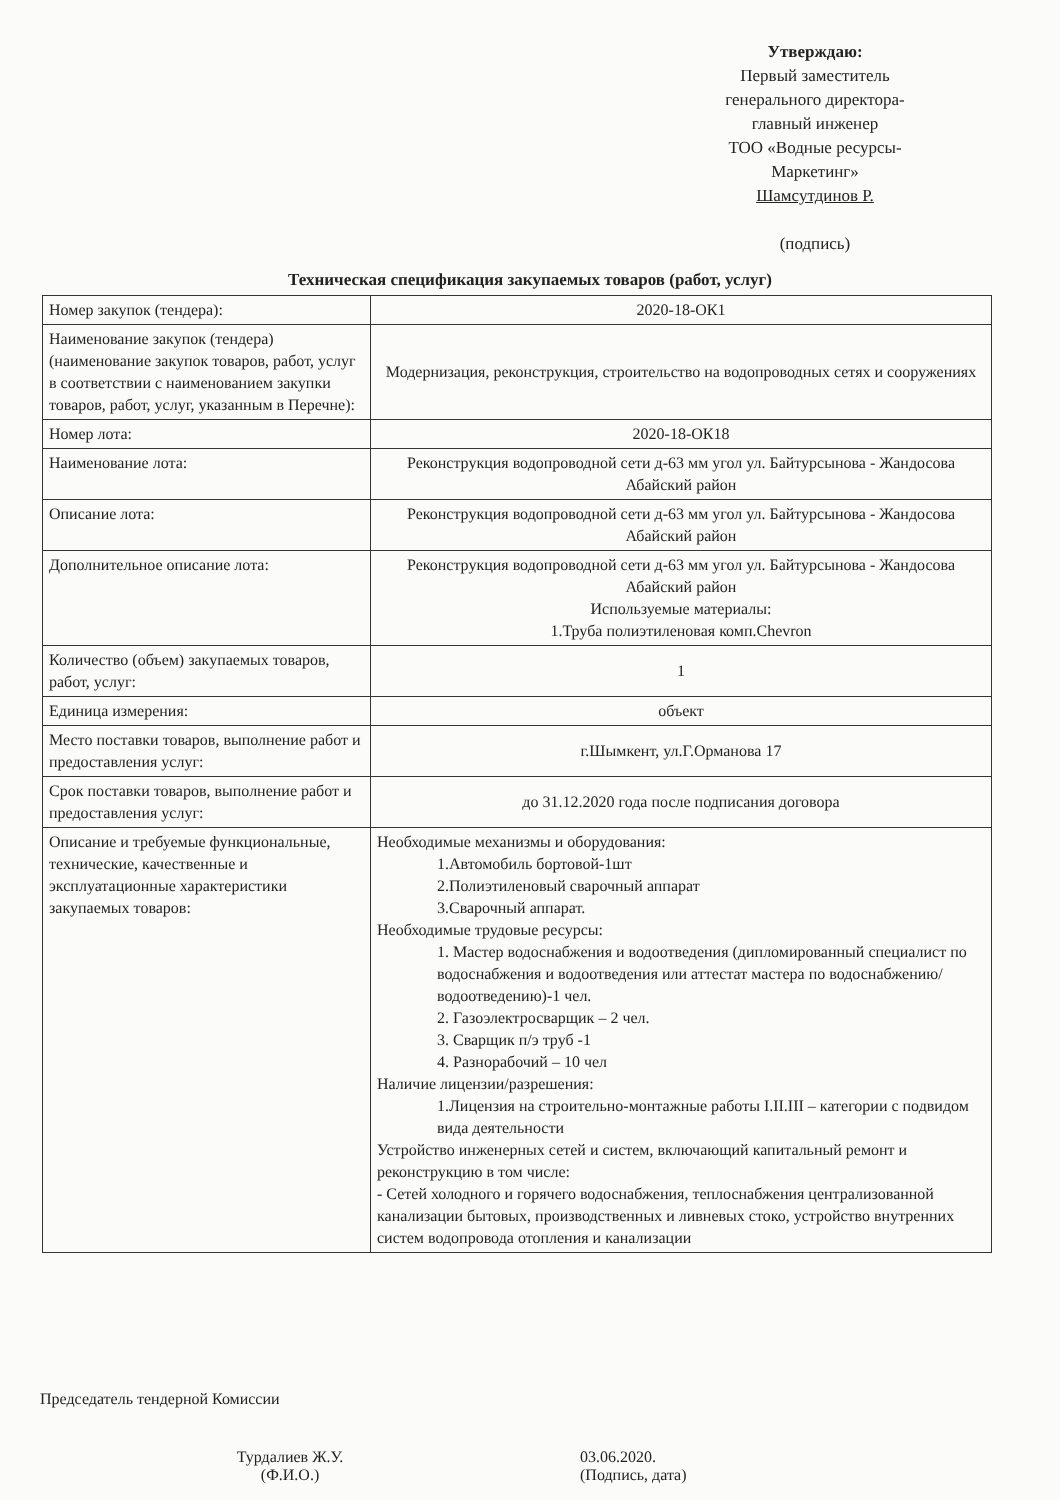Утверждаю:
Первый заместитель
генерального директора-
главный инженер
ТОО «Водные ресурсы-Маркетинг»
Шамсутдинов Р.
(подпись)
Техническая спецификация закупаемых товаров (работ, услуг)
| Номер закупок (тендера): | 2020-18-ОК1 |
| Наименование закупок (тендера) (наименование закупок товаров, работ, услуг в соответствии с наименованием закупки товаров, работ, услуг, указанным в Перечне): | Модернизация, реконструкция, строительство на водопроводных сетях и сооружениях |
| Номер лота: | 2020-18-ОК18 |
| Наименование лота: | Реконструкция водопроводной сети д-63 мм угол ул. Байтурсынова - Жандосова Абайский район |
| Описание лота: | Реконструкция водопроводной сети д-63 мм угол ул. Байтурсынова - Жандосова Абайский район |
| Дополнительное описание лота: | Реконструкция водопроводной сети д-63 мм угол ул. Байтурсынова - Жандосова Абайский район Используемые материалы: 1.Труба полиэтиленовая комп.Chevron |
| Количество (объем) закупаемых товаров, работ, услуг: | 1 |
| Единица измерения: | объект |
| Место поставки товаров, выполнение работ и предоставления услуг: | г.Шымкент, ул.Г.Орманова 17 |
| Срок поставки товаров, выполнение работ и предоставления услуг: | до 31.12.2020 года после подписания договора |
| Описание и требуемые функциональные, технические, качественные и эксплуатационные характеристики закупаемых товаров: | Необходимые механизмы и оборудования: 1.Автомобиль бортовой-1шт 2.Полиэтиленовый сварочный аппарат 3.Сварочный аппарат. Необходимые трудовые ресурсы: 1. Мастер водоснабжения и водоотведения (дипломированный специалист по водоснабжения и водоотведения или аттестат мастера по водоснабжению/водоотведению)-1 чел. 2. Газоэлектросварщик – 2 чел. 3. Сварщик п/э труб -1 4. Разнорабочий – 10 чел Наличие лицензии/разрешения: 1.Лицензия на строительно-монтажные работы I.II.III – категории с подвидом вида деятельности Устройство инженерных сетей и систем, включающий капитальный ремонт и реконструкцию в том числе: - Сетей холодного и горячего водоснабжения, теплоснабжения централизованной канализации бытовых, производственных и ливневых стоко, устройство внутренних систем водопровода отопления и канализации |
Председатель тендерной Комиссии
Турдалиев Ж.У.
(Ф.И.О.)
03.06.2020.
(Подпись, дата)